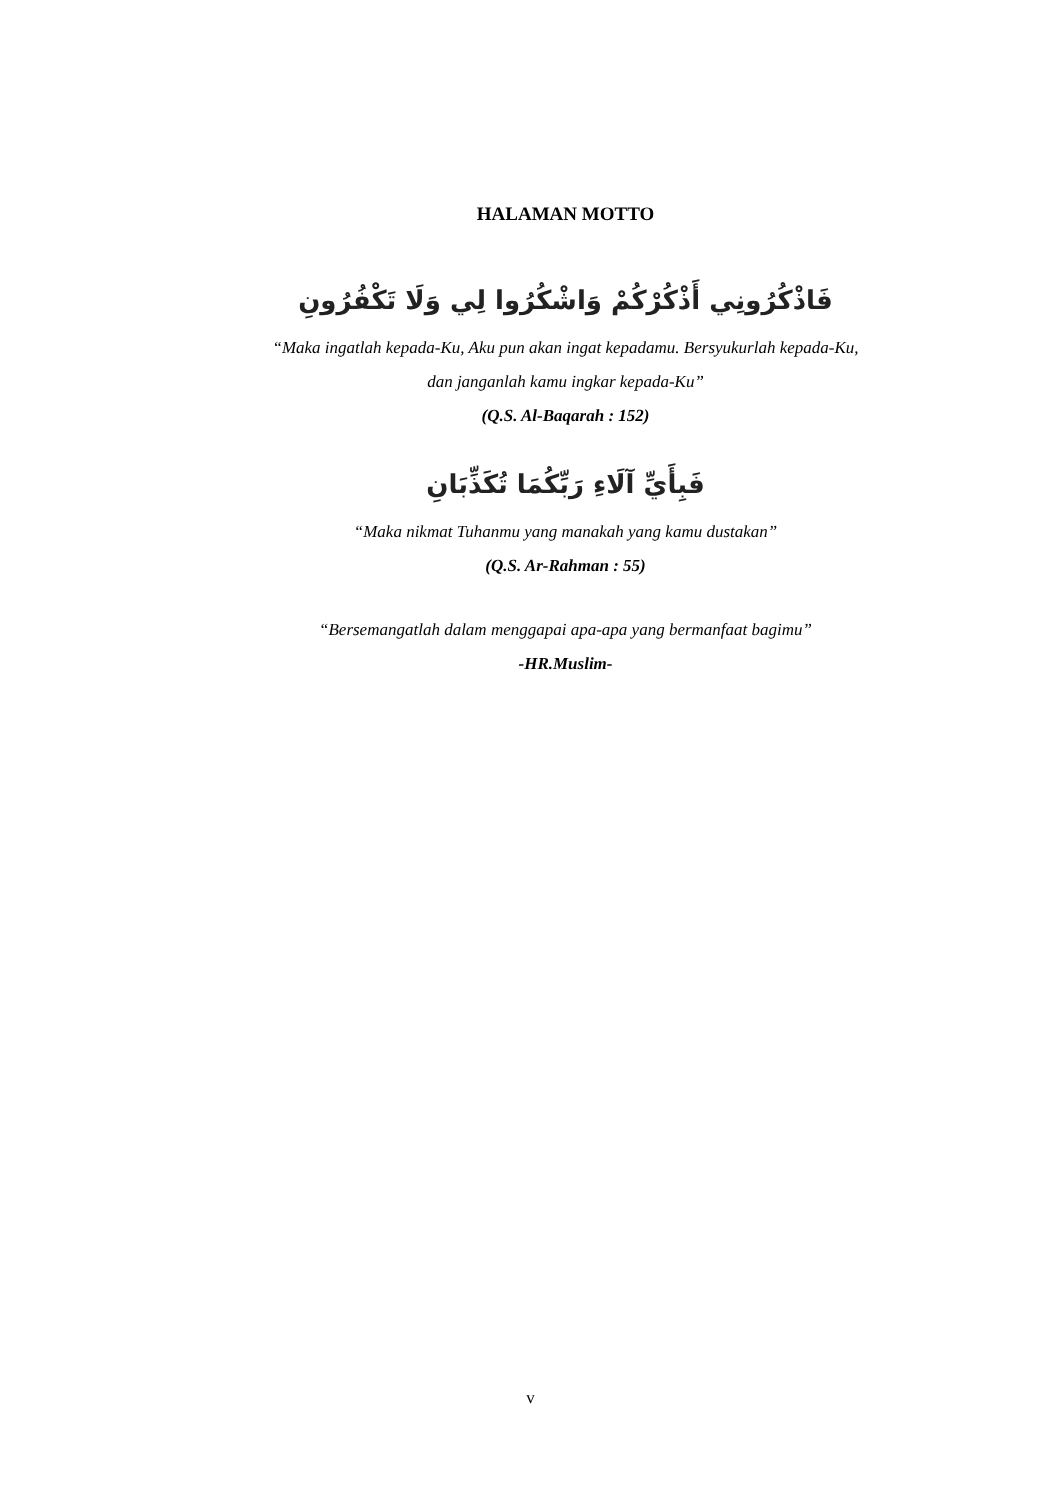HALAMAN MOTTO
فَاذْكُرُونِي أَذْكُرْكُمْ وَاشْكُرُوا لِي وَلَا تَكْفُرُونِ
“Maka ingatlah kepada-Ku, Aku pun akan ingat kepadamu. Bersyukurlah kepada-Ku,
dan janganlah kamu ingkar kepada-Ku”
(Q.S. Al-Baqarah : 152)
فَبِأَيِّ آلَاءِ رَبِّكُمَا تُكَذِّبَانِ
“Maka nikmat Tuhanmu yang manakah yang kamu dustakan”
(Q.S. Ar-Rahman : 55)
“Bersemangatlah dalam menggapai apa-apa yang bermanfaat bagimu”
-HR.Muslim-
v